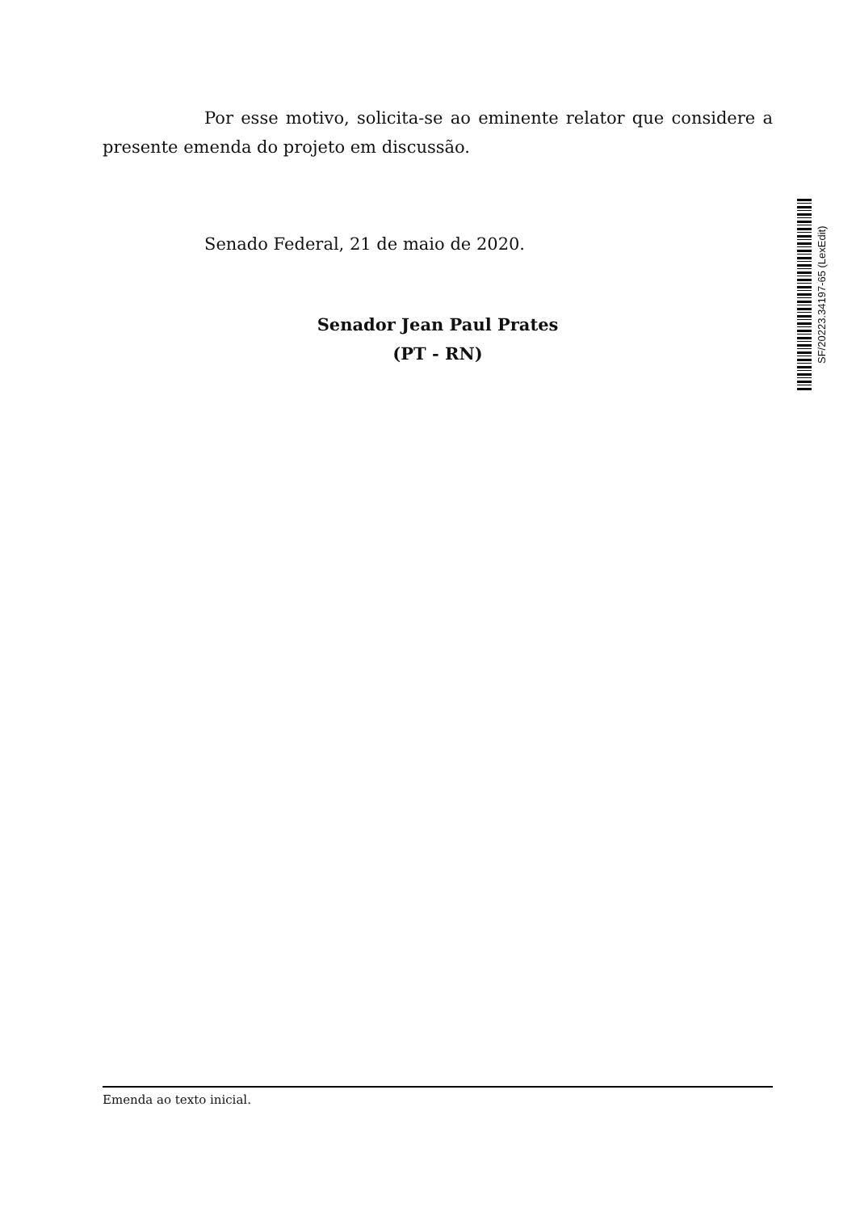Por esse motivo, solicita-se ao eminente relator que considere a presente emenda do projeto em discussão.
Senado Federal, 21 de maio de 2020.
Senador Jean Paul Prates
(PT - RN)
SF/20223.34197-65 (LexEdit)
Emenda ao texto inicial.